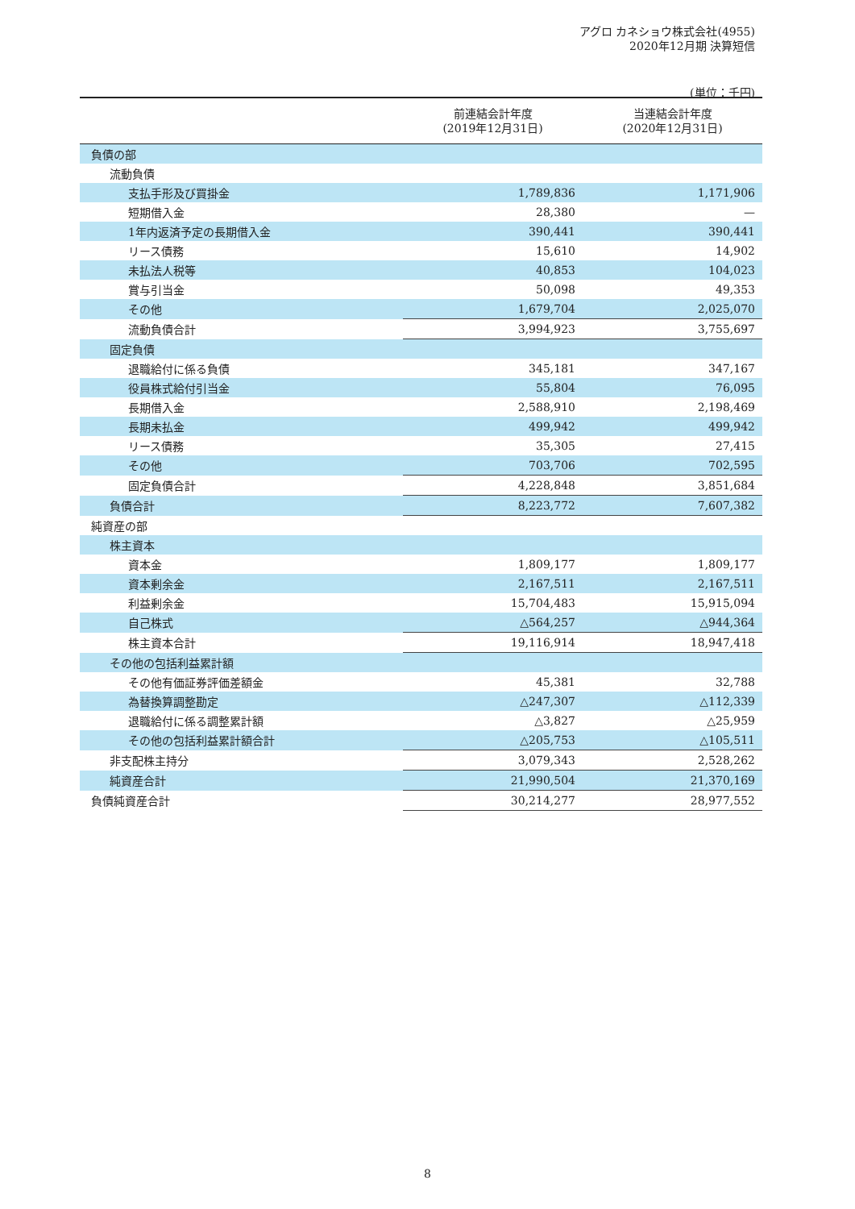アグロ カネショウ株式会社(4955)
2020年12月期 決算短信
(単位：千円)
| | 前連結会計年度 (2019年12月31日) | 当連結会計年度 (2020年12月31日) |
| --- | --- | --- |
| 負債の部 | | |
| 流動負債 | | |
| 支払手形及び買掛金 | 1,789,836 | 1,171,906 |
| 短期借入金 | 28,380 | — |
| 1年内返済予定の長期借入金 | 390,441 | 390,441 |
| リース債務 | 15,610 | 14,902 |
| 未払法人税等 | 40,853 | 104,023 |
| 賞与引当金 | 50,098 | 49,353 |
| その他 | 1,679,704 | 2,025,070 |
| 流動負債合計 | 3,994,923 | 3,755,697 |
| 固定負債 | | |
| 退職給付に係る負債 | 345,181 | 347,167 |
| 役員株式給付引当金 | 55,804 | 76,095 |
| 長期借入金 | 2,588,910 | 2,198,469 |
| 長期未払金 | 499,942 | 499,942 |
| リース債務 | 35,305 | 27,415 |
| その他 | 703,706 | 702,595 |
| 固定負債合計 | 4,228,848 | 3,851,684 |
| 負債合計 | 8,223,772 | 7,607,382 |
| 純資産の部 | | |
| 株主資本 | | |
| 資本金 | 1,809,177 | 1,809,177 |
| 資本剰余金 | 2,167,511 | 2,167,511 |
| 利益剰余金 | 15,704,483 | 15,915,094 |
| 自己株式 | △564,257 | △944,364 |
| 株主資本合計 | 19,116,914 | 18,947,418 |
| その他の包括利益累計額 | | |
| その他有価証券評価差額金 | 45,381 | 32,788 |
| 為替換算調整勘定 | △247,307 | △112,339 |
| 退職給付に係る調整累計額 | △3,827 | △25,959 |
| その他の包括利益累計額合計 | △205,753 | △105,511 |
| 非支配株主持分 | 3,079,343 | 2,528,262 |
| 純資産合計 | 21,990,504 | 21,370,169 |
| 負債純資産合計 | 30,214,277 | 28,977,552 |
8